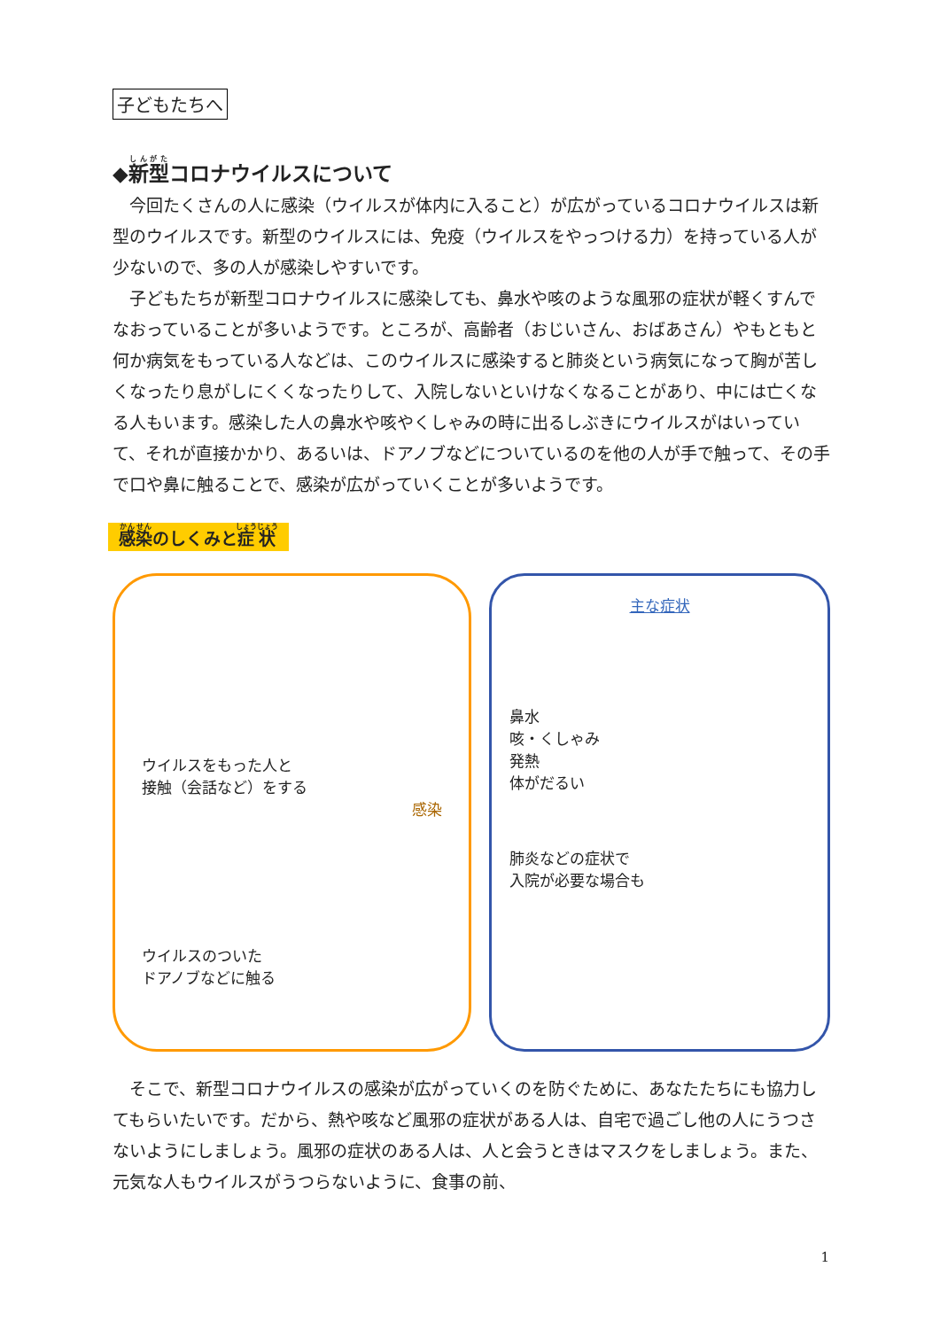子どもたちへ
◆新型コロナウイルスについて
今回たくさんの人に感染（ウイルスが体内に入ること）が広がっているコロナウイルスは新型のウイルスです。新型のウイルスには、免疫（ウイルスをやっつける力）を持っている人が少ないので、多の人が感染しやすいです。
子どもたちが新型コロナウイルスに感染しても、鼻水や咳のような風邪の症状が軽くすんでなおっていることが多いようです。ところが、高齢者（おじいさん、おばあさん）やもともと何か病気をもっている人などは、このウイルスに感染すると肺炎という病気になって胸が苦しくなったり息がしにくくなったりして、入院しないといけなくなることがあり、中には亡くなる人もいます。感染した人の鼻水や咳やくしゃみの時に出るしぶきにウイルスがはいっていて、それが直接かかり、あるいは、ドアノブなどについているのを他の人が手で触って、その手で口や鼻に触ることで、感染が広がっていくことが多いようです。
感染のしくみと症状
ウイルスをもった人と
接触（会話など）をする
感染
ウイルスのついた
ドアノブなどに触る
主な症状
鼻水
咳・くしゃみ
発熱
体がだるい
肺炎などの症状で
入院が必要な場合も
そこで、新型コロナウイルスの感染が広がっていくのを防ぐために、あなたたちにも協力してもらいたいです。だから、熱や咳など風邪の症状がある人は、自宅で過ごし他の人にうつさないようにしましょう。風邪の症状のある人は、人と会うときはマスクをしましょう。また、元気な人もウイルスがうつらないように、食事の前、
1